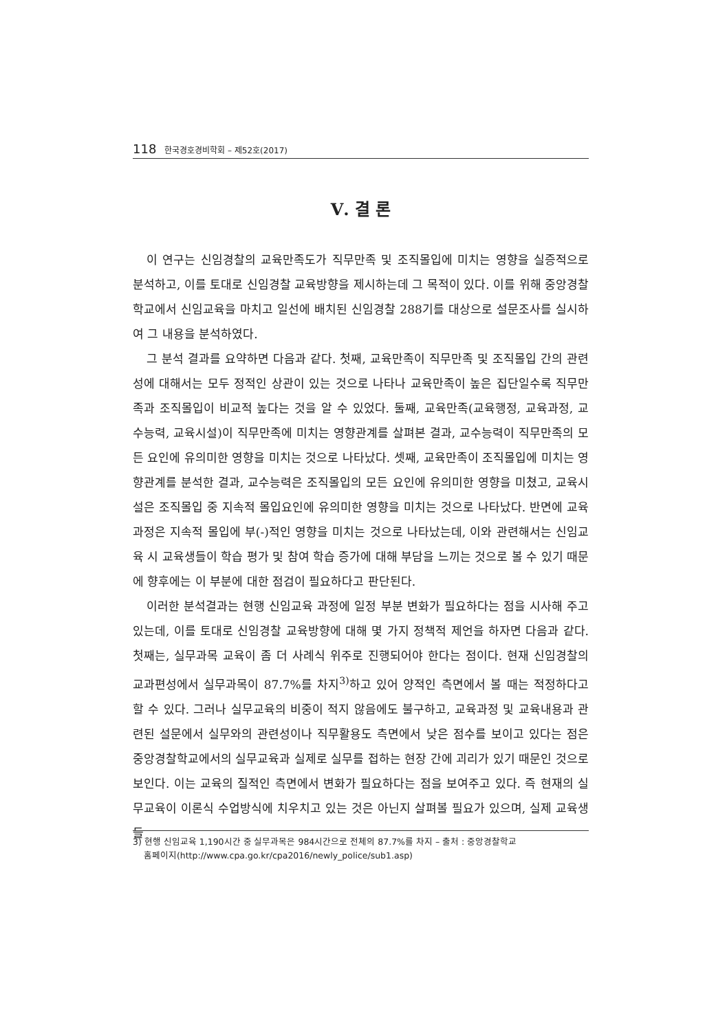118 한국경호경비학회 – 제52호(2017)
Ⅴ. 결 론
이 연구는 신임경찰의 교육만족도가 직무만족 및 조직몰입에 미치는 영향을 실증적으로 분석하고, 이를 토대로 신임경찰 교육방향을 제시하는데 그 목적이 있다. 이를 위해 중앙경찰학교에서 신임교육을 마치고 일선에 배치된 신임경찰 288기를 대상으로 설문조사를 실시하여 그 내용을 분석하였다.
그 분석 결과를 요약하면 다음과 같다. 첫째, 교육만족이 직무만족 및 조직몰입 간의 관련성에 대해서는 모두 정적인 상관이 있는 것으로 나타나 교육만족이 높은 집단일수록 직무만족과 조직몰입이 비교적 높다는 것을 알 수 있었다. 둘째, 교육만족(교육행정, 교육과정, 교수능력, 교육시설)이 직무만족에 미치는 영향관계를 살펴본 결과, 교수능력이 직무만족의 모든 요인에 유의미한 영향을 미치는 것으로 나타났다. 셋째, 교육만족이 조직몰입에 미치는 영향관계를 분석한 결과, 교수능력은 조직몰입의 모든 요인에 유의미한 영향을 미쳤고, 교육시설은 조직몰입 중 지속적 몰입요인에 유의미한 영향을 미치는 것으로 나타났다. 반면에 교육과정은 지속적 몰입에 부(-)적인 영향을 미치는 것으로 나타났는데, 이와 관련해서는 신임교육 시 교육생들이 학습 평가 및 참여 학습 증가에 대해 부담을 느끼는 것으로 볼 수 있기 때문에 향후에는 이 부분에 대한 점검이 필요하다고 판단된다.
이러한 분석결과는 현행 신임교육 과정에 일정 부분 변화가 필요하다는 점을 시사해 주고 있는데, 이를 토대로 신임경찰 교육방향에 대해 몇 가지 정책적 제언을 하자면 다음과 같다. 첫째는, 실무과목 교육이 좀 더 사례식 위주로 진행되어야 한다는 점이다. 현재 신임경찰의 교과편성에서 실무과목이 87.7%를 차지<sup>3)</sup>하고 있어 양적인 측면에서 볼 때는 적정하다고 할 수 있다. 그러나 실무교육의 비중이 적지 않음에도 불구하고, 교육과정 및 교육내용과 관련된 설문에서 실무와의 관련성이나 직무활용도 측면에서 낮은 점수를 보이고 있다는 점은 중앙경찰학교에서의 실무교육과 실제로 실무를 접하는 현장 간에 괴리가 있기 때문인 것으로 보인다. 이는 교육의 질적인 측면에서 변화가 필요하다는 점을 보여주고 있다. 즉 현재의 실무교육이 이론식 수업방식에 치우치고 있는 것은 아닌지 살펴볼 필요가 있으며, 실제 교육생들
3) 현행 신임교육 1,190시간 중 실무과목은 984시간으로 전체의 87.7%를 차지 – 출처 : 중앙경찰학교
홈페이지(http://www.cpa.go.kr/cpa2016/newly_police/sub1.asp)